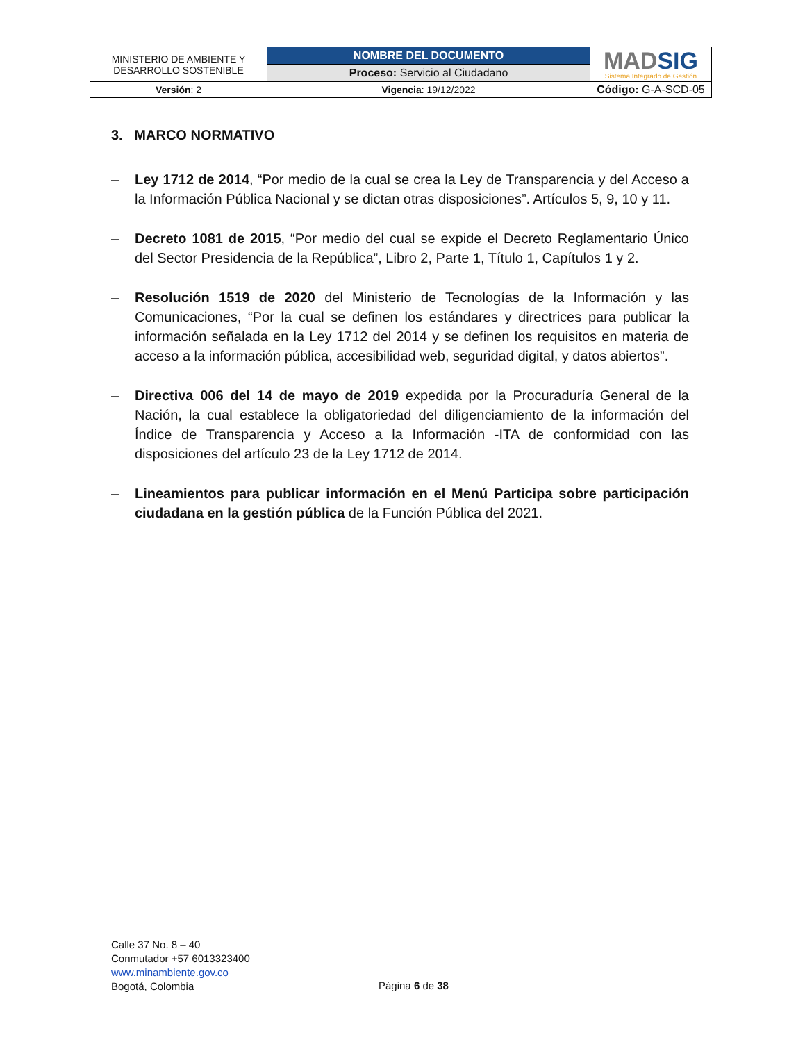| MINISTERIO DE AMBIENTE Y DESARROLLO SOSTENIBLE | NOMBRE DEL DOCUMENTO | MAD SIG Sistema Integrado de Gestión |
| | Proceso: Servicio al Ciudadano | |
| Versión : 2 | Vigencia : 19/12/2022 | Código: G-A-SCD-05 |
3. MARCO NORMATIVO
– Ley 1712 de 2014, “Por medio de la cual se crea la Ley de Transparencia y del Acceso a la Información Pública Nacional y se dictan otras disposiciones”. Artículos 5, 9, 10 y 11.
– Decreto 1081 de 2015, “Por medio del cual se expide el Decreto Reglamentario Único del Sector Presidencia de la República”, Libro 2, Parte 1, Título 1, Capítulos 1 y 2.
– Resolución 1519 de 2020 del Ministerio de Tecnologías de la Información y las Comunicaciones, “Por la cual se definen los estándares y directrices para publicar la información señalada en la Ley 1712 del 2014 y se definen los requisitos en materia de acceso a la información pública, accesibilidad web, seguridad digital, y datos abiertos”.
– Directiva 006 del 14 de mayo de 2019 expedida por la Procuraduría General de la Nación, la cual establece la obligatoriedad del diligenciamiento de la información del Índice de Transparencia y Acceso a la Información -ITA de conformidad con las disposiciones del artículo 23 de la Ley 1712 de 2014.
– Lineamientos para publicar información en el Menú Participa sobre participación ciudadana en la gestión pública de la Función Pública del 2021.
Calle 37 No. 8 – 40
Conmutador +57 6013323400
www.minambiente.gov.co
Bogotá, Colombia
Página 6 de 38